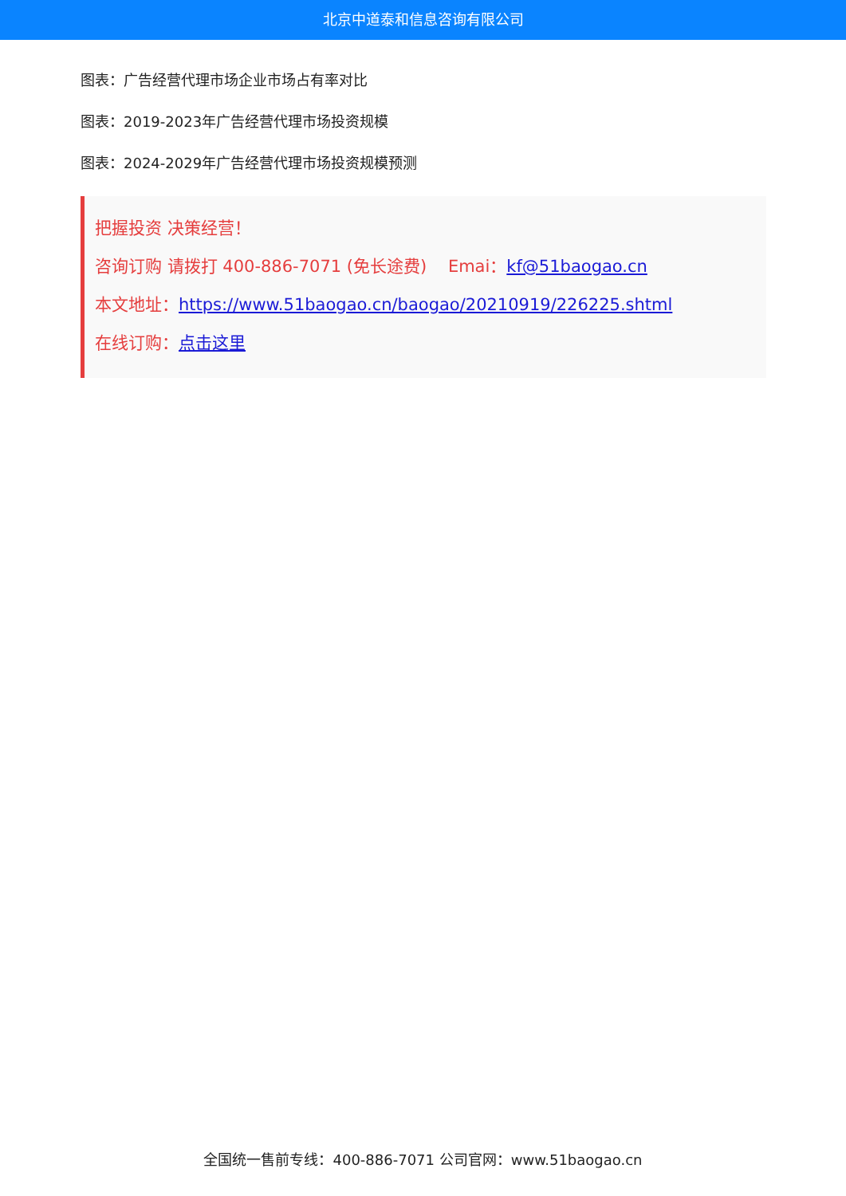北京中道泰和信息咨询有限公司
图表：广告经营代理市场企业市场占有率对比
图表：2019-2023年广告经营代理市场投资规模
图表：2024-2029年广告经营代理市场投资规模预测
把握投资 决策经营！
咨询订购 请拨打 400-886-7071 (免长途费) Emai：kf@51baogao.cn
本文地址：https://www.51baogao.cn/baogao/20210919/226225.shtml
在线订购：点击这里
全国统一售前专线：400-886-7071 公司官网：www.51baogao.cn